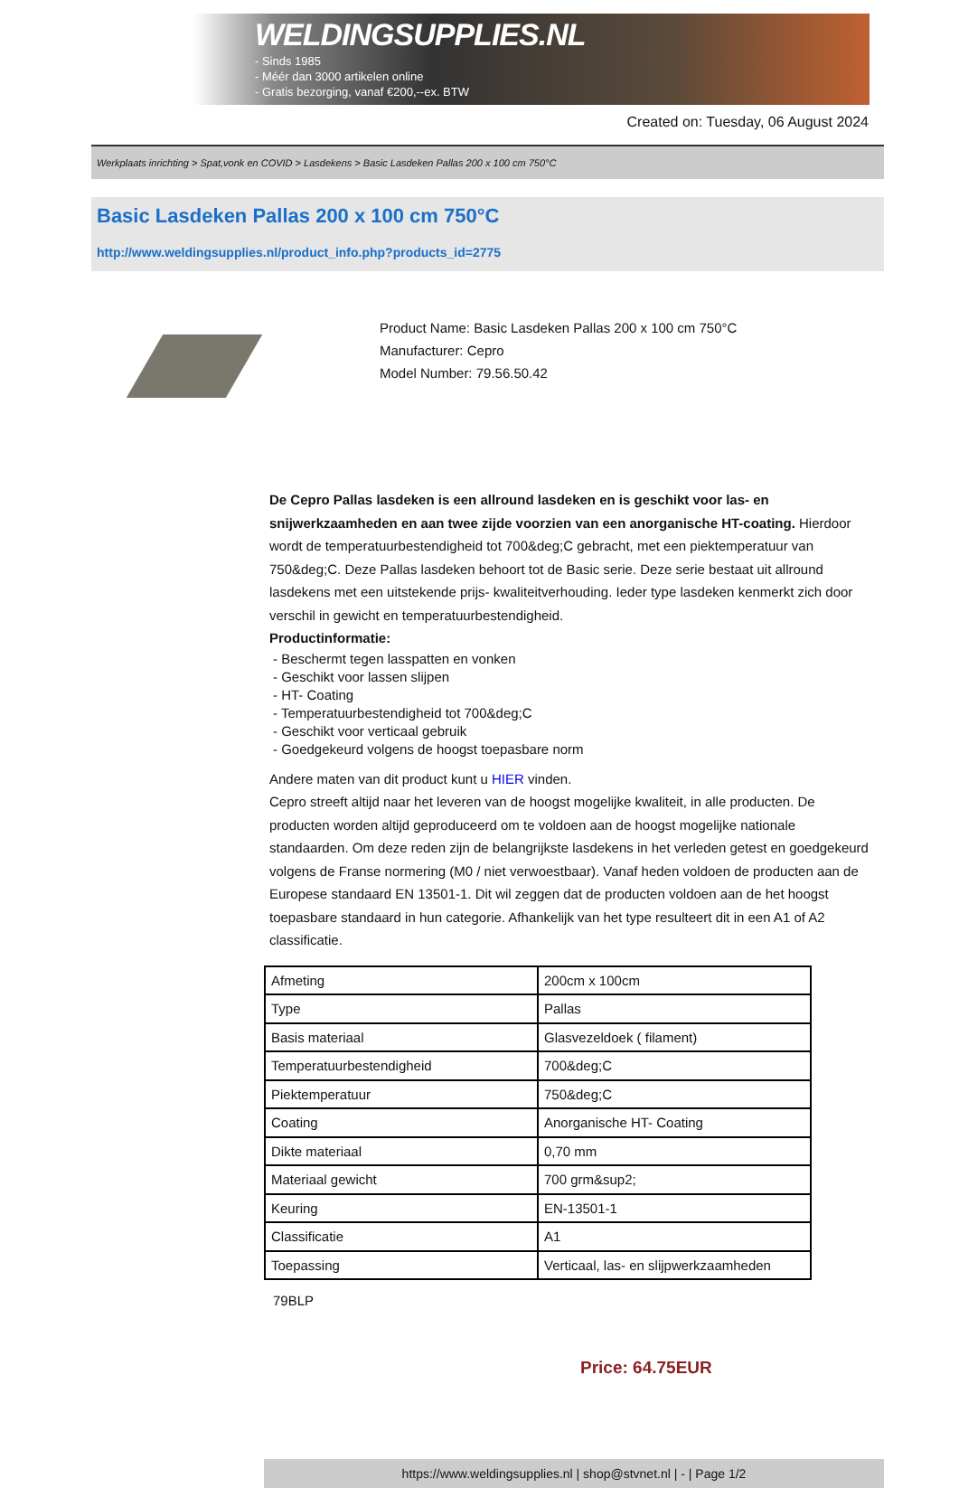WELDINGSUPPLIES.NL
- Sinds 1985
- Méér dan 3000 artikelen online
- Gratis bezorging, vanaf €200,--ex. BTW
Created on: Tuesday, 06 August 2024
Werkplaats inrichting > Spat,vonk en COVID > Lasdekens > Basic Lasdeken Pallas 200 x 100 cm 750°C
Basic Lasdeken Pallas 200 x 100 cm 750°C
http://www.weldingsupplies.nl/product_info.php?products_id=2775
Product Name: Basic Lasdeken Pallas 200 x 100 cm 750°C
Manufacturer: Cepro
Model Number: 79.56.50.42
De Cepro Pallas lasdeken is een allround lasdeken en is geschikt voor las- en snijwerkzaamheden en aan twee zijde voorzien van een anorganische HT-coating. Hierdoor wordt de temperatuurbestendigheid tot 700&deg;C gebracht, met een piektemperatuur van 750&deg;C. Deze Pallas lasdeken behoort tot de Basic serie. Deze serie bestaat uit allround lasdekens met een uitstekende prijs- kwaliteitverhouding. Ieder type lasdeken kenmerkt zich door verschil in gewicht en temperatuurbestendigheid.
Productinformatie:
- Beschermt tegen lasspatten en vonken
- Geschikt voor lassen slijpen
- HT- Coating
- Temperatuurbestendigheid tot 700&deg;C
- Geschikt voor verticaal gebruik
- Goedgekeurd volgens de hoogst toepasbare norm
Andere maten van dit product kunt u HIER vinden.
Cepro streeft altijd naar het leveren van de hoogst mogelijke kwaliteit, in alle producten. De producten worden altijd geproduceerd om te voldoen aan de hoogst mogelijke nationale standaarden. Om deze reden zijn de belangrijkste lasdekens in het verleden getest en goedgekeurd volgens de Franse normering (M0 / niet verwoestbaar). Vanaf heden voldoen de producten aan de Europese standaard EN 13501-1. Dit wil zeggen dat de producten voldoen aan de het hoogst toepasbare standaard in hun categorie. Afhankelijk van het type resulteert dit in een A1 of A2 classificatie.
| Afmeting | 200cm x 100cm |
| Type | Pallas |
| Basis materiaal | Glasvezeldoek ( filament) |
| Temperatuurbestendigheid | 700&deg;C |
| Piektemperatuur | 750&deg;C |
| Coating | Anorganische HT- Coating |
| Dikte materiaal | 0,70 mm |
| Materiaal gewicht | 700 grm&sup2; |
| Keuring | EN-13501-1 |
| Classificatie | A1 |
| Toepassing | Verticaal, las- en slijpwerkzaamheden |
79BLP
Price: 64.75EUR
https://www.weldingsupplies.nl | shop@stvnet.nl | - | Page 1/2